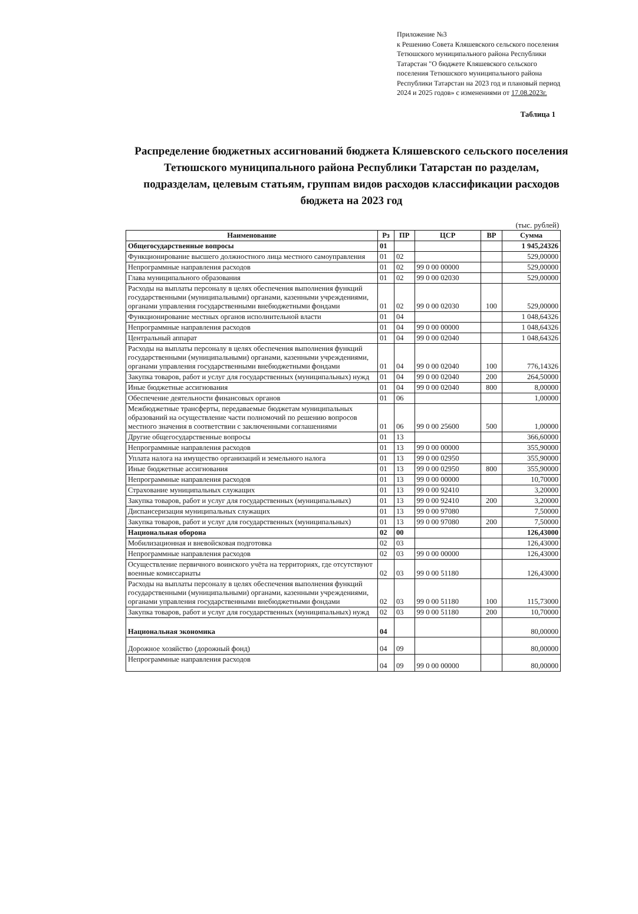Приложение №3
к Решению Совета Кляшевского сельского поселения Тетюшского муниципального района Республики Татарстан "О бюджете Кляшевского сельского поселения Тетюшского муниципального района Республики Татарстан на 2023 год и плановый период 2024 и 2025 годов» с изменениями от 17.08.2023г.
Таблица 1
Распределение бюджетных ассигнований бюджета Кляшевского сельского поселения Тетюшского муниципального района Республики Татарстан по разделам, подразделам, целевым статьям, группам видов расходов классификации расходов бюджета на 2023 год
(тыс. рублей)
| Наименование | Рз | ПР | ЦСР | ВР | Сумма |
| --- | --- | --- | --- | --- | --- |
| Общегосударственные вопросы | 01 | | | | 1 945,24326 |
| Функционирование высшего должностного лица местного самоуправления | 01 | 02 | | | 529,00000 |
| Непрограммные направления расходов | 01 | 02 | 99 0 00 00000 | | 529,00000 |
| Глава муниципального образования | 01 | 02 | 99 0 00 02030 | | 529,00000 |
| Расходы на выплаты персоналу в целях обеспечения выполнения функций государственными (муниципальными) органами, казенными учреждениями, органами управления государственными внебюджетными фондами | 01 | 02 | 99 0 00 02030 | 100 | 529,00000 |
| Функционирование местных органов исполнительной власти | 01 | 04 | | | 1 048,64326 |
| Непрограммные направления расходов | 01 | 04 | 99 0 00 00000 | | 1 048,64326 |
| Центральный аппарат | 01 | 04 | 99 0 00 02040 | | 1 048,64326 |
| Расходы на выплаты персоналу в целях обеспечения выполнения функций государственными (муниципальными) органами, казенными учреждениями, органами управления государственными внебюджетными фондами | 01 | 04 | 99 0 00 02040 | 100 | 776,14326 |
| Закупка товаров, работ и услуг для государственных (муниципальных) нужд | 01 | 04 | 99 0 00 02040 | 200 | 264,50000 |
| Иные бюджетные ассигнования | 01 | 04 | 99 0 00 02040 | 800 | 8,00000 |
| Обеспечение деятельности финансовых органов | 01 | 06 | | | 1,00000 |
| Межбюджетные трансферты, передаваемые бюджетам муниципальных образований на осуществление части полномочий по решению вопросов местного значения в соответствии с заключенными соглашениями | 01 | 06 | 99 0 00 25600 | 500 | 1,00000 |
| Другие общегосударственные вопросы | 01 | 13 | | | 366,60000 |
| Непрограммные направления расходов | 01 | 13 | 99 0 00 00000 | | 355,90000 |
| Уплата налога на имущество организаций и земельного налога | 01 | 13 | 99 0 00 02950 | | 355,90000 |
| Иные бюджетные ассигнования | 01 | 13 | 99 0 00 02950 | 800 | 355,90000 |
| Непрограммные направления расходов | 01 | 13 | 99 0 00 00000 | | 10,70000 |
| Страхование муниципальных служащих | 01 | 13 | 99 0 00 92410 | | 3,20000 |
| Закупка товаров, работ и услуг для государственных (муниципальных) | 01 | 13 | 99 0 00 92410 | 200 | 3,20000 |
| Диспансеризация муниципальных служащих | 01 | 13 | 99 0 00 97080 | | 7,50000 |
| Закупка товаров, работ и услуг для государственных (муниципальных) | 01 | 13 | 99 0 00 97080 | 200 | 7,50000 |
| Национальная оборона | 02 | 00 | | | 126,43000 |
| Мобилизационная и вневойсковая подготовка | 02 | 03 | | | 126,43000 |
| Непрограммные направления расходов | 02 | 03 | 99 0 00 00000 | | 126,43000 |
| Осуществление первичного воинского учёта на территориях, где отсутствуют военные комиссариаты | 02 | 03 | 99 0 00 51180 | | 126,43000 |
| Расходы на выплаты персоналу в целях обеспечения выполнения функций государственными (муниципальными) органами, казенными учреждениями, органами управления государственными внебюджетными фондами | 02 | 03 | 99 0 00 51180 | 100 | 115,73000 |
| Закупка товаров, работ и услуг для государственных (муниципальных) нужд | 02 | 03 | 99 0 00 51180 | 200 | 10,70000 |
| Национальная экономика | 04 | | | | 80,00000 |
| Дорожное хозяйство (дорожный фонд) | 04 | 09 | | | 80,00000 |
| Непрограммные направления расходов | 04 | 09 | 99 0 00 00000 | | 80,00000 |